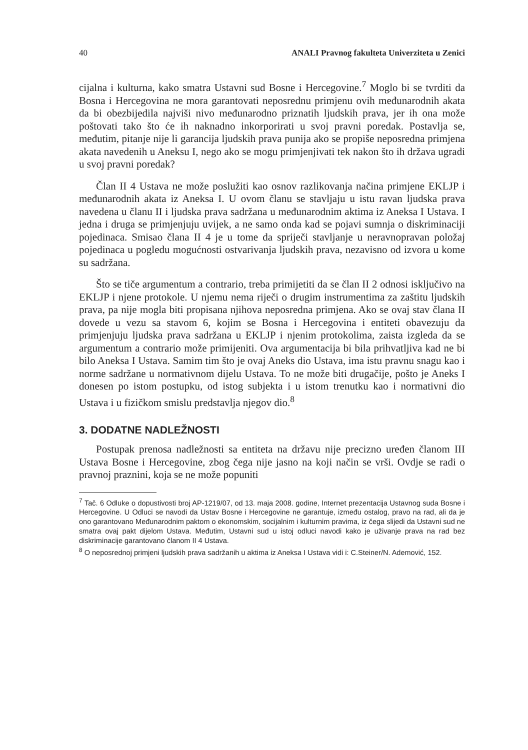40 ANALI Pravnog fakulteta Univerziteta u Zenici
cijalna i kulturna, kako smatra Ustavni sud Bosne i Hercegovine.<sup>7</sup> Moglo bi se tvrditi da Bosna i Hercegovina ne mora garantovati neposrednu primjenu ovih međunarodnih akata da bi obezbijedila najviši nivo međunarodno priznatih ljudskih prava, jer ih ona može poštovati tako što će ih naknadno inkorporirati u svoj pravni poredak. Postavlja se, međutim, pitanje nije li garancija ljudskih prava punija ako se propiše neposredna primjena akata navedenih u Aneksu I, nego ako se mogu primjenjivati tek nakon što ih država ugradi u svoj pravni poredak?
Član II 4 Ustava ne može poslužiti kao osnov razlikovanja načina primjene EKLJP i međunarodnih akata iz Aneksa I. U ovom članu se stavljaju u istu ravan ljudska prava navedena u članu II i ljudska prava sadržana u međunarodnim aktima iz Aneksa I Ustava. I jedna i druga se primjenjuju uvijek, a ne samo onda kad se pojavi sumnja o diskriminaciji pojedinaca. Smisao člana II 4 je u tome da spriječi stavljanje u neravnopravan položaj pojedinaca u pogledu mogućnosti ostvarivanja ljudskih prava, nezavisno od izvora u kome su sadržana.
Što se tiče argumentum a contrario, treba primijetiti da se član II 2 odnosi isključivo na EKLJP i njene protokole. U njemu nema riječi o drugim instrumentima za zaštitu ljudskih prava, pa nije mogla biti propisana njihova neposredna primjena. Ako se ovaj stav člana II dovede u vezu sa stavom 6, kojim se Bosna i Hercegovina i entiteti obavezuju da primjenjuju ljudska prava sadržana u EKLJP i njenim protokolima, zaista izgleda da se argumentum a contrario može primijeniti. Ova argumentacija bi bila prihvatljiva kad ne bi bilo Aneksa I Ustava. Samim tim što je ovaj Aneks dio Ustava, ima istu pravnu snagu kao i norme sadržane u normativnom dijelu Ustava. To ne može biti drugačije, pošto je Aneks I donesen po istom postupku, od istog subjekta i u istom trenutku kao i normativni dio Ustava i u fizičkom smislu predstavlja njegov dio.<sup>8</sup>
3. DODATNE NADLEŽNOSTI
Postupak prenosa nadležnosti sa entiteta na državu nije precizno uređen članom III Ustava Bosne i Hercegovine, zbog čega nije jasno na koji način se vrši. Ovdje se radi o pravnoj praznini, koja se ne može popuniti
<sup>7</sup> Tač. 6 Odluke o dopustivosti broj AP-1219/07, od 13. maja 2008. godine, Internet prezentacija Ustavnog suda Bosne i Hercegovine. U Odluci se navodi da Ustav Bosne i Hercegovine ne garantuje, između ostalog, pravo na rad, ali da je ono garantovano Međunarodnim paktom o ekonomskim, socijalnim i kulturnim pravima, iz čega slijedi da Ustavni sud ne smatra ovaj pakt dijelom Ustava. Međutim, Ustavni sud u istoj odluci navodi kako je uživanje prava na rad bez diskriminacije garantovano članom II 4 Ustava.
<sup>8</sup> O neposrednoj primjeni ljudskih prava sadržanih u aktima iz Aneksa I Ustava vidi i: C.Steiner/N. Ademović, 152.